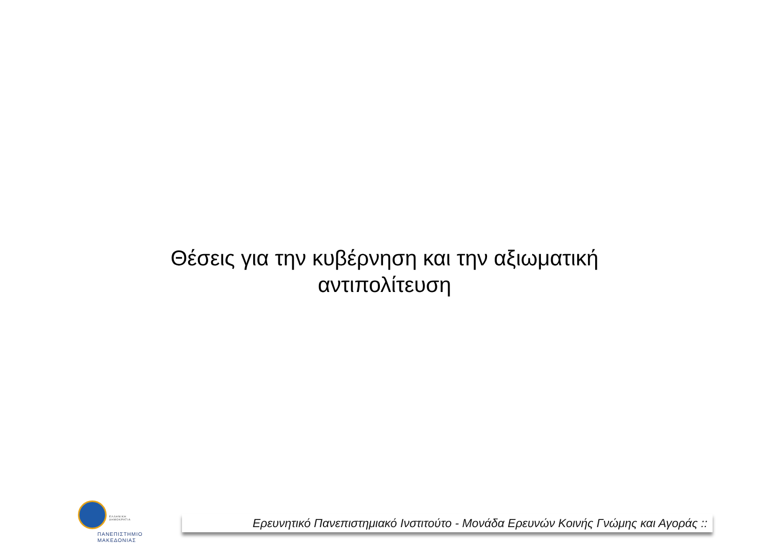Θέσεις για την κυβέρνηση και την αξιωματική
αντιπολίτευση
ΕΛΛΗΝΙΚΗ
ΔΗΜΟΚΡΑΤΙΑ
ΠΑΝΕΠΙΣΤΗΜΙΟ
ΜΑΚΕΔΟΝΙΑΣ
Ερευνητικό Πανεπιστημιακό Ινστιτούτο - Μονάδα Ερευνών Κοινής Γνώμης και Αγοράς ::